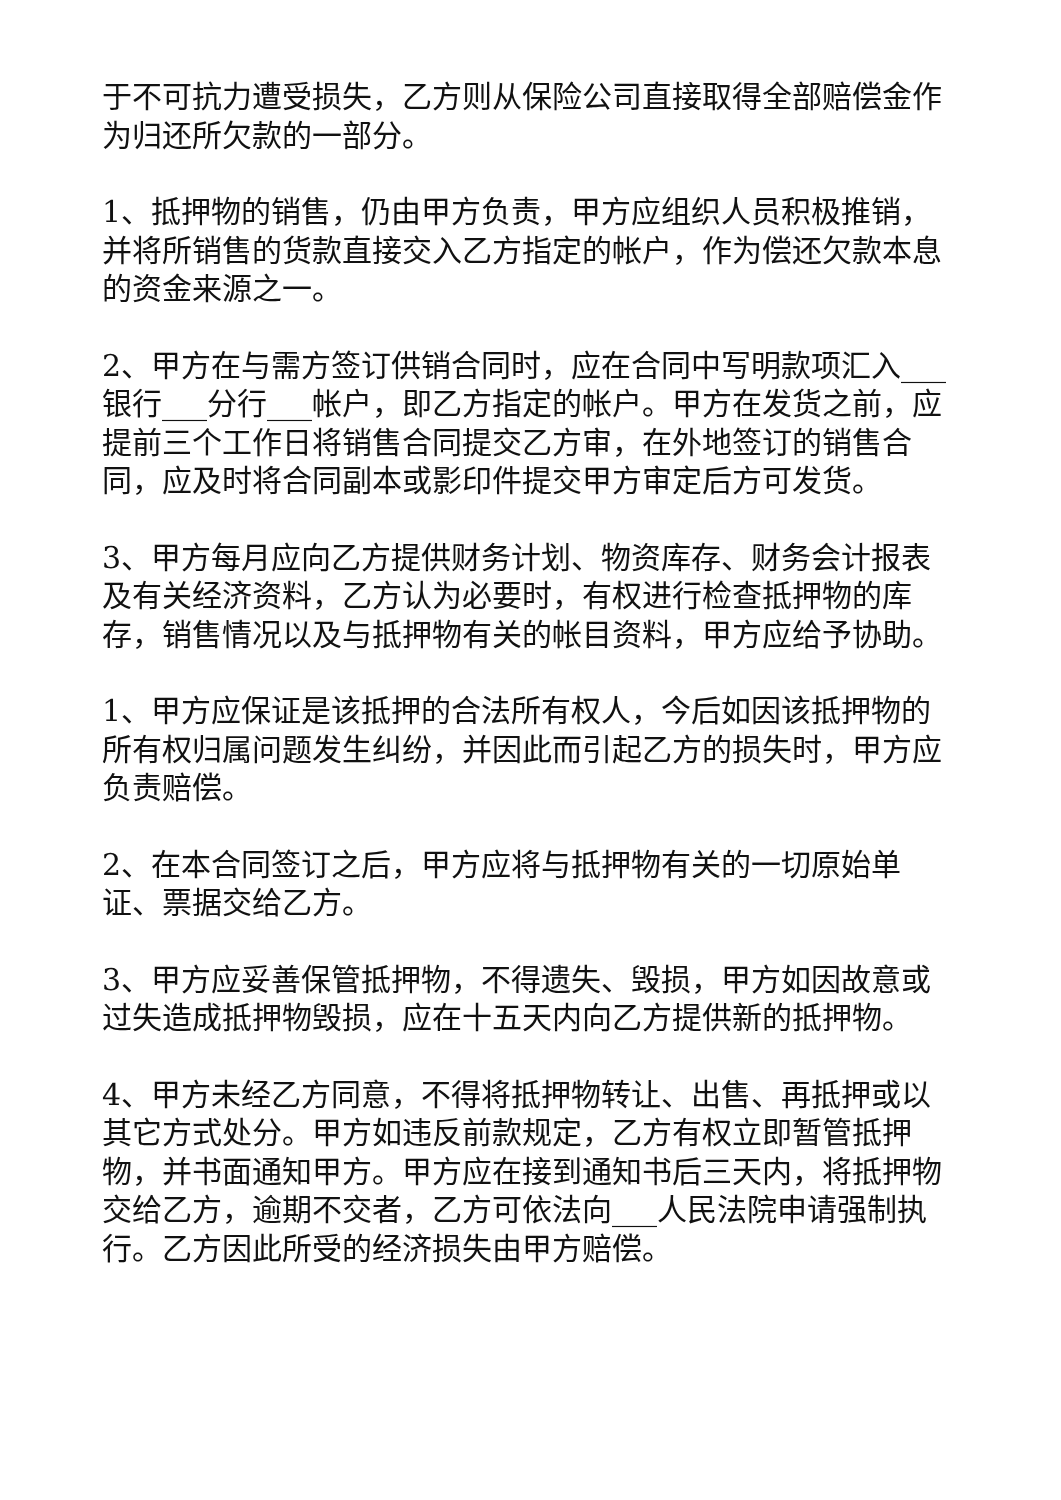于不可抗力遭受损失，乙方则从保险公司直接取得全部赔偿金作为归还所欠款的一部分。
1、抵押物的销售，仍由甲方负责，甲方应组织人员积极推销，并将所销售的货款直接交入乙方指定的帐户，作为偿还欠款本息的资金来源之一。
2、甲方在与需方签订供销合同时，应在合同中写明款项汇入___银行___分行___帐户，即乙方指定的帐户。甲方在发货之前，应提前三个工作日将销售合同提交乙方审，在外地签订的销售合同，应及时将合同副本或影印件提交甲方审定后方可发货。
3、甲方每月应向乙方提供财务计划、物资库存、财务会计报表及有关经济资料，乙方认为必要时，有权进行检查抵押物的库存，销售情况以及与抵押物有关的帐目资料，甲方应给予协助。
1、甲方应保证是该抵押的合法所有权人，今后如因该抵押物的所有权归属问题发生纠纷，并因此而引起乙方的损失时，甲方应负责赔偿。
2、在本合同签订之后，甲方应将与抵押物有关的一切原始单证、票据交给乙方。
3、甲方应妥善保管抵押物，不得遗失、毁损，甲方如因故意或过失造成抵押物毁损，应在十五天内向乙方提供新的抵押物。
4、甲方未经乙方同意，不得将抵押物转让、出售、再抵押或以其它方式处分。甲方如违反前款规定，乙方有权立即暂管抵押物，并书面通知甲方。甲方应在接到通知书后三天内，将抵押物交给乙方，逾期不交者，乙方可依法向___人民法院申请强制执行。乙方因此所受的经济损失由甲方赔偿。